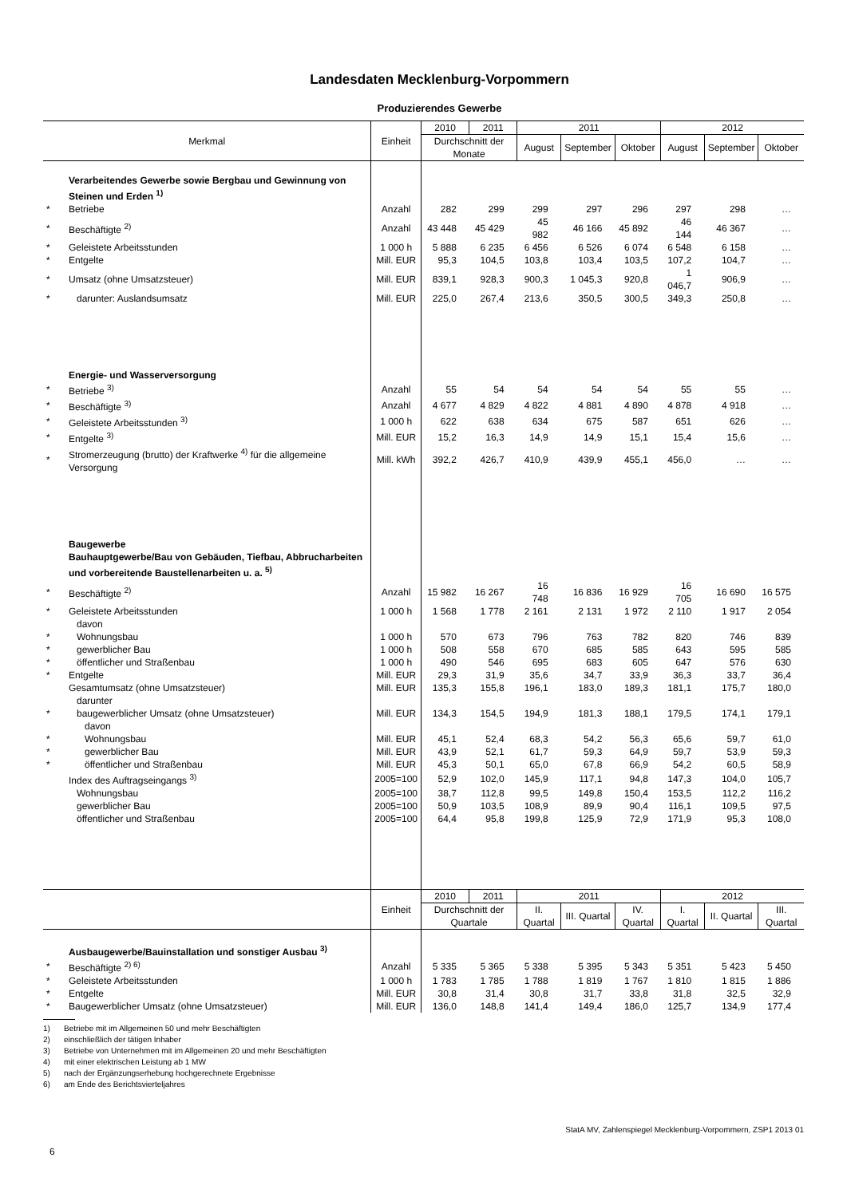Landesdaten Mecklenburg-Vorpommern
Produzierendes Gewerbe
| Merkmal | | Einheit | 2010 | 2011 | 2011 | | | 2012 | | |
| --- | --- | --- | --- | --- | --- | --- | --- | --- | --- | --- |
| | | | Durchschnitt der Monate | | August | September | Oktober | August | September | Oktober |
| | Verarbeitendes Gewerbe sowie Bergbau und Gewinnung von Steinen und Erden <sup>1)</sup> | | | | | | | | | |
| * | Betriebe | Anzahl | 282 | 299 | 299 | 297 | 296 | 297 | 298 | … |
| * | Beschäftigte <sup>2)</sup> | Anzahl | 43 448 | 45 429 | 45 982 | 46 166 | 45 892 | 46 144 | 46 367 | … |
| * | Geleistete Arbeitsstunden | 1 000 h | 5 888 | 6 235 | 6 456 | 6 526 | 6 074 | 6 548 | 6 158 | … |
| * | Entgelte | Mill. EUR | 95,3 | 104,5 | 103,8 | 103,4 | 103,5 | 107,2 | 104,7 | … |
| * | Umsatz (ohne Umsatzsteuer) | Mill. EUR | 839,1 | 928,3 | 900,3 | 1 045,3 | 920,8 | 1 046,7 | 906,9 | … |
| * | darunter: Auslandsumsatz | Mill. EUR | 225,0 | 267,4 | 213,6 | 350,5 | 300,5 | 349,3 | 250,8 | … |
| | Energie- und Wasserversorgung | | | | | | | | | |
| * | Betriebe <sup>3)</sup> | Anzahl | 55 | 54 | 54 | 54 | 54 | 55 | 55 | … |
| * | Beschäftigte <sup>3)</sup> | Anzahl | 4 677 | 4 829 | 4 822 | 4 881 | 4 890 | 4 878 | 4 918 | … |
| * | Geleistete Arbeitsstunden <sup>3)</sup> | 1 000 h | 622 | 638 | 634 | 675 | 587 | 651 | 626 | … |
| * | Entgelte <sup>3)</sup> | Mill. EUR | 15,2 | 16,3 | 14,9 | 14,9 | 15,1 | 15,4 | 15,6 | … |
| * | Stromerzeugung (brutto) der Kraftwerke <sup>4)</sup> für die allgemeine Versorgung | Mill. kWh | 392,2 | 426,7 | 410,9 | 439,9 | 455,1 | 456,0 | … | … |
| | Baugewerbe Bauhauptgewerbe/Bau von Gebäuden, Tiefbau, Abbrucharbeiten und vorbereitende Baustellenarbeiten u. a. <sup>5)</sup> | | | | | | | | | |
| * | Beschäftigte <sup>2)</sup> | Anzahl | 15 982 | 16 267 | 16 748 | 16 836 | 16 929 | 16 705 | 16 690 | 16 575 |
| * | Geleistete Arbeitsstunden | 1 000 h | 1 568 | 1 778 | 2 161 | 2 131 | 1 972 | 2 110 | 1 917 | 2 054 |
| | davon | | | | | | | | | |
| * | Wohnungsbau | 1 000 h | 570 | 673 | 796 | 763 | 782 | 820 | 746 | 839 |
| * | gewerblicher Bau | 1 000 h | 508 | 558 | 670 | 685 | 585 | 643 | 595 | 585 |
| * | öffentlicher und Straßenbau | 1 000 h | 490 | 546 | 695 | 683 | 605 | 647 | 576 | 630 |
| * | Entgelte | Mill. EUR | 29,3 | 31,9 | 35,6 | 34,7 | 33,9 | 36,3 | 33,7 | 36,4 |
| | Gesamtumsatz (ohne Umsatzsteuer) | Mill. EUR | 135,3 | 155,8 | 196,1 | 183,0 | 189,3 | 181,1 | 175,7 | 180,0 |
| | darunter | | | | | | | | | |
| * | baugewerblicher Umsatz (ohne Umsatzsteuer) | Mill. EUR | 134,3 | 154,5 | 194,9 | 181,3 | 188,1 | 179,5 | 174,1 | 179,1 |
| | davon | | | | | | | | | |
| * | Wohnungsbau | Mill. EUR | 45,1 | 52,4 | 68,3 | 54,2 | 56,3 | 65,6 | 59,7 | 61,0 |
| * | gewerblicher Bau | Mill. EUR | 43,9 | 52,1 | 61,7 | 59,3 | 64,9 | 59,7 | 53,9 | 59,3 |
| * | öffentlicher und Straßenbau | Mill. EUR | 45,3 | 50,1 | 65,0 | 67,8 | 66,9 | 54,2 | 60,5 | 58,9 |
| | Index des Auftragseingangs <sup>3)</sup> | 2005=100 | 52,9 | 102,0 | 145,9 | 117,1 | 94,8 | 147,3 | 104,0 | 105,7 |
| | Wohnungsbau | 2005=100 | 38,7 | 112,8 | 99,5 | 149,8 | 150,4 | 153,5 | 112,2 | 116,2 |
| | gewerblicher Bau | 2005=100 | 50,9 | 103,5 | 108,9 | 89,9 | 90,4 | 116,1 | 109,5 | 97,5 |
| | öffentlicher und Straßenbau | 2005=100 | 64,4 | 95,8 | 199,8 | 125,9 | 72,9 | 171,9 | 95,3 | 108,0 |
| | | Einheit | 2010 | 2011 | 2011 | | | 2012 | | |
| | | | Durchschnitt der Quartale | | II. Quartal | III. Quartal | IV. Quartal | I. Quartal | II. Quartal | III. Quartal |
| | Ausbaugewerbe/Bauinstallation und sonstiger Ausbau <sup>3)</sup> | | | | | | | | | |
| * | Beschäftigte <sup>2) 6)</sup> | Anzahl | 5 335 | 5 365 | 5 338 | 5 395 | 5 343 | 5 351 | 5 423 | 5 450 |
| * | Geleistete Arbeitsstunden | 1 000 h | 1 783 | 1 785 | 1 788 | 1 819 | 1 767 | 1 810 | 1 815 | 1 886 |
| * | Entgelte | Mill. EUR | 30,8 | 31,4 | 30,8 | 31,7 | 33,8 | 31,8 | 32,5 | 32,9 |
| * | Baugewerblicher Umsatz (ohne Umsatzsteuer) | Mill. EUR | 136,0 | 148,8 | 141,4 | 149,4 | 186,0 | 125,7 | 134,9 | 177,4 |
1) Betriebe mit im Allgemeinen 50 und mehr Beschäftigten
2) einschließlich der tätigen Inhaber
3) Betriebe von Unternehmen mit im Allgemeinen 20 und mehr Beschäftigten
4) mit einer elektrischen Leistung ab 1 MW
5) nach der Ergänzungserhebung hochgerechnete Ergebnisse
6) am Ende des Berichtsvierteljahres
StatA MV, Zahlenspiegel Mecklenburg-Vorpommern, ZSP1 2013 01
6